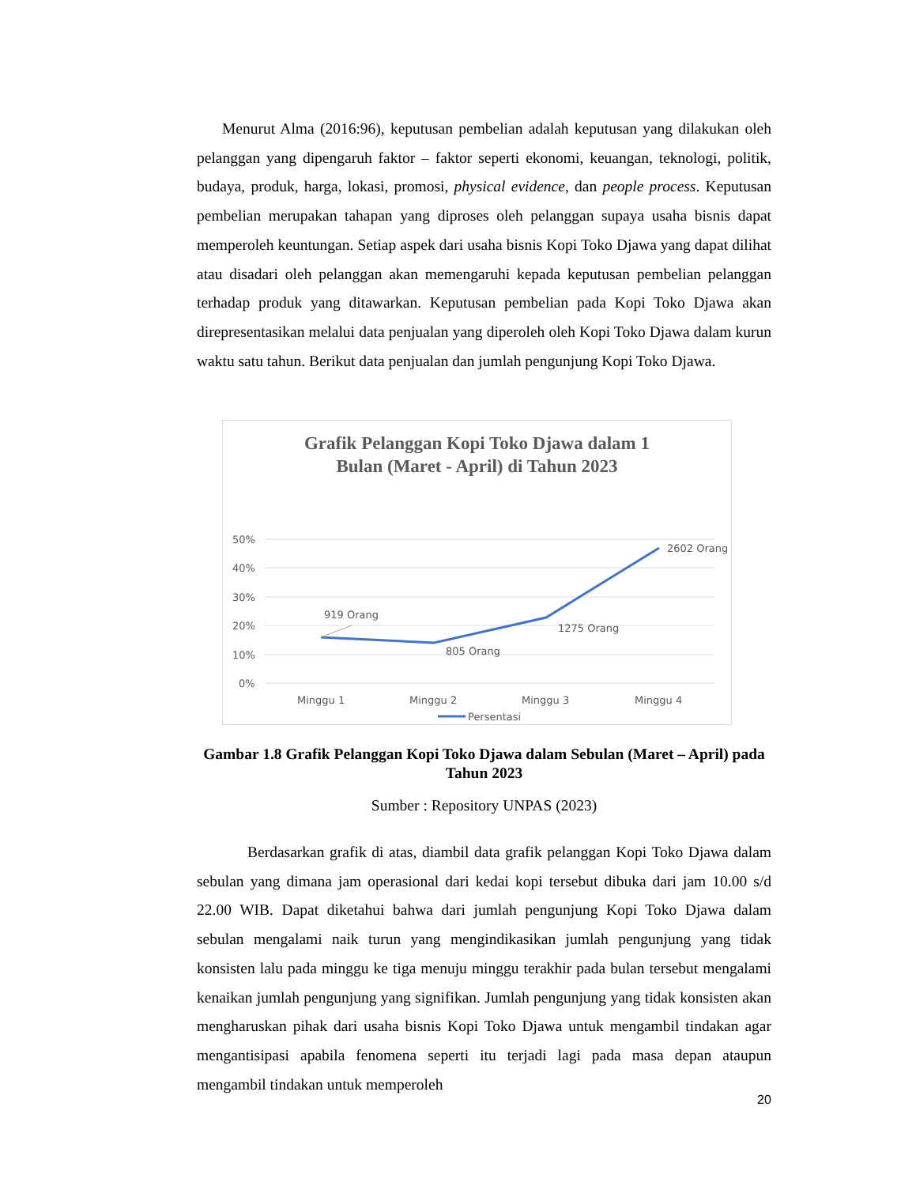Menurut Alma (2016:96), keputusan pembelian adalah keputusan yang dilakukan oleh pelanggan yang dipengaruh faktor – faktor seperti ekonomi, keuangan, teknologi, politik, budaya, produk, harga, lokasi, promosi, physical evidence, dan people process. Keputusan pembelian merupakan tahapan yang diproses oleh pelanggan supaya usaha bisnis dapat memperoleh keuntungan. Setiap aspek dari usaha bisnis Kopi Toko Djawa yang dapat dilihat atau disadari oleh pelanggan akan memengaruhi kepada keputusan pembelian pelanggan terhadap produk yang ditawarkan. Keputusan pembelian pada Kopi Toko Djawa akan direpresentasikan melalui data penjualan yang diperoleh oleh Kopi Toko Djawa dalam kurun waktu satu tahun. Berikut data penjualan dan jumlah pengunjung Kopi Toko Djawa.
Grafik Pelanggan Kopi Toko Djawa dalam 1
Bulan (Maret - April) di Tahun 2023
50%
40%
30%
20%
10%
0%
919 Orang
805 Orang
1275 Orang
2602 Orang
Minggu 1
Minggu 2
Minggu 3
Minggu 4
Persentasi
Gambar 1.8 Grafik Pelanggan Kopi Toko Djawa dalam Sebulan (Maret – April) pada Tahun 2023
Sumber : Repository UNPAS (2023)
Berdasarkan grafik di atas, diambil data grafik pelanggan Kopi Toko Djawa dalam sebulan yang dimana jam operasional dari kedai kopi tersebut dibuka dari jam 10.00 s/d 22.00 WIB. Dapat diketahui bahwa dari jumlah pengunjung Kopi Toko Djawa dalam sebulan mengalami naik turun yang mengindikasikan jumlah pengunjung yang tidak konsisten lalu pada minggu ke tiga menuju minggu terakhir pada bulan tersebut mengalami kenaikan jumlah pengunjung yang signifikan. Jumlah pengunjung yang tidak konsisten akan mengharuskan pihak dari usaha bisnis Kopi Toko Djawa untuk mengambil tindakan agar mengantisipasi apabila fenomena seperti itu terjadi lagi pada masa depan ataupun mengambil tindakan untuk memperoleh
20